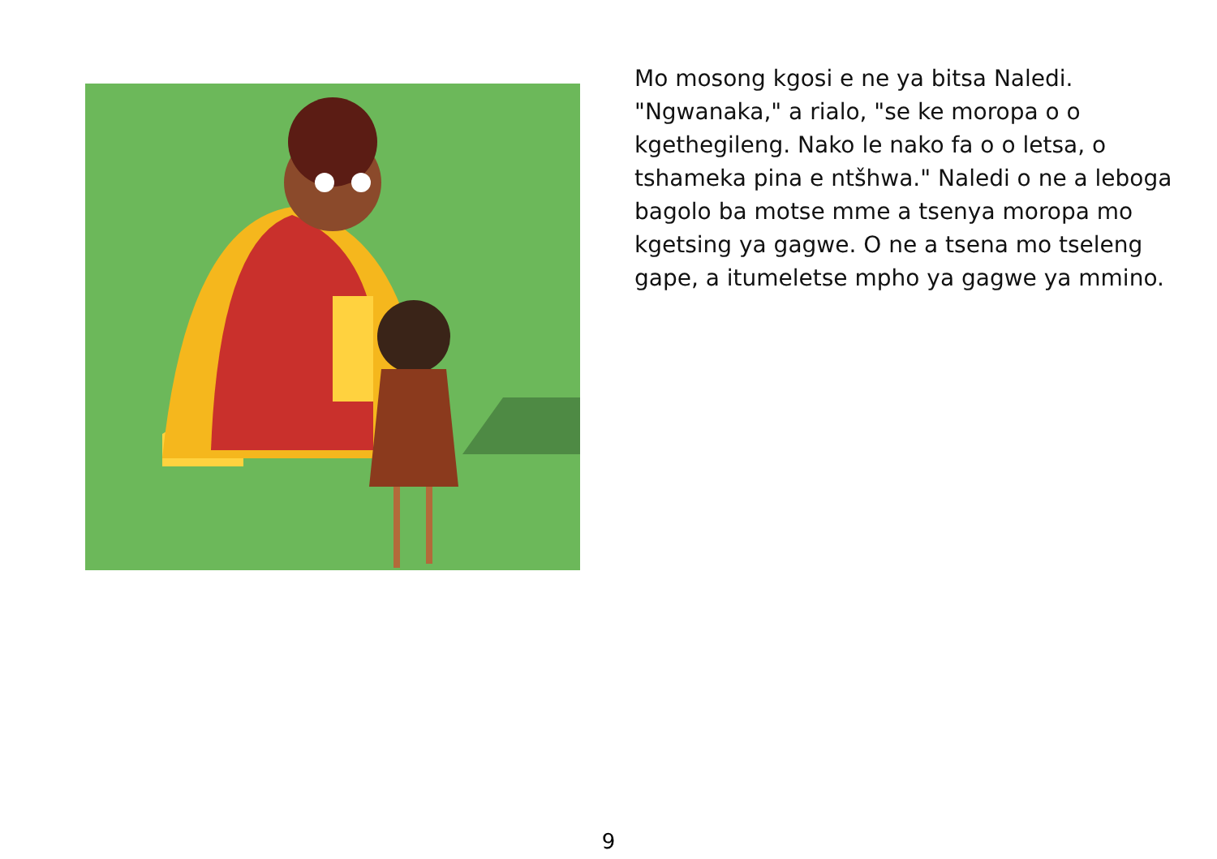Mo mosong kgosi e ne ya bitsa Naledi. "Ngwanaka," a rialo, "se ke moropa o o kgethegileng. Nako le nako fa o o letsa, o tshameka pina e ntšhwa." Naledi o ne a leboga bagolo ba motse mme a tsenya moropa mo kgetsing ya gagwe. O ne a tsena mo tseleng gape, a itumeletse mpho ya gagwe ya mmino.
9